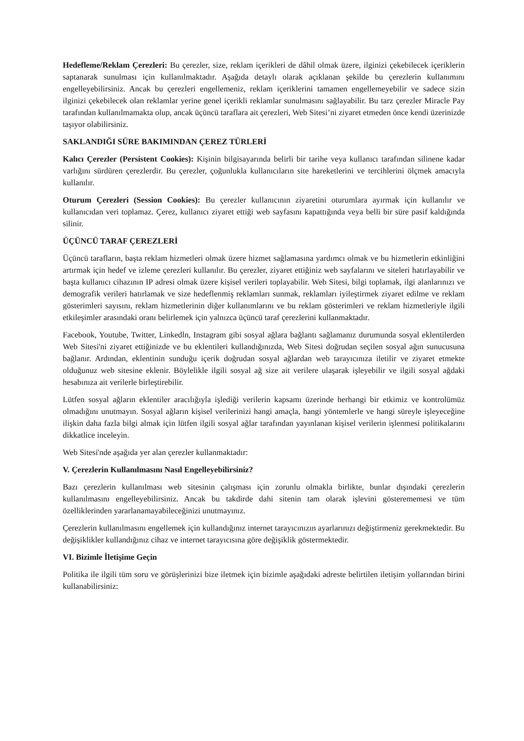Hedefleme/Reklam Çerezleri: Bu çerezler, size, reklam içerikleri de dâhil olmak üzere, ilginizi çekebilecek içeriklerin saptanarak sunulması için kullanılmaktadır. Aşağıda detaylı olarak açıklanan şekilde bu çerezlerin kullanımını engelleyebilirsiniz. Ancak bu çerezleri engellemeniz, reklam içeriklerini tamamen engellemeyebilir ve sadece sizin ilginizi çekebilecek olan reklamlar yerine genel içerikli reklamlar sunulmasını sağlayabilir. Bu tarz çerezler Miracle Pay tarafından kullanılmamakta olup, ancak üçüncü taraflara ait çerezleri, Web Sitesi’ni ziyaret etmeden önce kendi üzerinizde taşıyor olabilirsiniz.
SAKLANDIĞI SÜRE BAKIMINDAN ÇEREZ TÜRLERİ
Kalıcı Çerezler (Persistent Cookies): Kişinin bilgisayarında belirli bir tarihe veya kullanıcı tarafından silinene kadar varlığını sürdüren çerezlerdir. Bu çerezler, çoğunlukla kullanıcıların site hareketlerini ve tercihlerini ölçmek amacıyla kullanılır.
Oturum Çerezleri (Session Cookies): Bu çerezler kullanıcının ziyaretini oturumlara ayırmak için kullanılır ve kullanıcıdan veri toplamaz. Çerez, kullanıcı ziyaret ettiği web sayfasını kapattığında veya belli bir süre pasif kaldığında silinir.
ÜÇÜNCÜ TARAF ÇEREZLERİ
Üçüncü tarafların, başta reklam hizmetleri olmak üzere hizmet sağlamasına yardımcı olmak ve bu hizmetlerin etkinliğini artırmak için hedef ve izleme çerezleri kullanılır. Bu çerezler, ziyaret ettiğiniz web sayfalarını ve siteleri hatırlayabilir ve başta kullanıcı cihazının IP adresi olmak üzere kişisel verileri toplayabilir. Web Sitesi, bilgi toplamak, ilgi alanlarınızı ve demografik verileri hatırlamak ve size hedeflenmiş reklamları sunmak, reklamları iyileştirmek ziyaret edilme ve reklam gösterimleri sayısını, reklam hizmetlerinin diğer kullanımlarını ve bu reklam gösterimleri ve reklam hizmetleriyle ilgili etkileşimler arasındaki oranı belirlemek için yalnızca üçüncü taraf çerezlerini kullanmaktadır.
Facebook, Youtube, Twitter, Linkedln, Instagram gibi sosyal ağlara bağlantı sağlamanız durumunda sosyal eklentilerden Web Sitesi'ni ziyaret ettiğinizde ve bu eklentileri kullandığınızda, Web Sitesi doğrudan seçilen sosyal ağın sunucusuna bağlanır. Ardından, eklentinin sunduğu içerik doğrudan sosyal ağlardan web tarayıcınıza iletilir ve ziyaret etmekte olduğunuz web sitesine eklenir. Böylelikle ilgili sosyal ağ size ait verilere ulaşarak işleyebilir ve ilgili sosyal ağdaki hesabınıza ait verilerle birleştirebilir.
Lütfen sosyal ağların eklentiler aracılığıyla işlediği verilerin kapsamı üzerinde herhangi bir etkimiz ve kontrolümüz olmadığını unutmayın. Sosyal ağların kişisel verilerinizi hangi amaçla, hangi yöntemlerle ve hangi süreyle işleyeceğine ilişkin daha fazla bilgi almak için lütfen ilgili sosyal ağlar tarafından yayınlanan kişisel verilerin işlenmesi politikalarını dikkatlice inceleyin.
Web Sitesi'nde aşağıda yer alan çerezler kullanmaktadır:
V. Çerezlerin Kullanılmasını Nasıl Engelleyebilirsiniz?
Bazı çerezlerin kullanılması web sitesinin çalışması için zorunlu olmakla birlikte, bunlar dışındaki çerezlerin kullanılmasını engelleyebilirsiniz. Ancak bu takdirde dahi sitenin tam olarak işlevini gösterememesi ve tüm özelliklerinden yararlanamayabileceğinizi unutmayınız.
Çerezlerin kullanılmasını engellemek için kullandığınız internet tarayıcınızın ayarlarınızı değiştirmeniz gerekmektedir. Bu değişiklikler kullandığınız cihaz ve internet tarayıcısına göre değişiklik göstermektedir.
VI. Bizimle İletişime Geçin
Politika ile ilgili tüm soru ve görüşlerinizi bize iletmek için bizimle aşağıdaki adreste belirtilen iletişim yollarından birini kullanabilirsiniz: